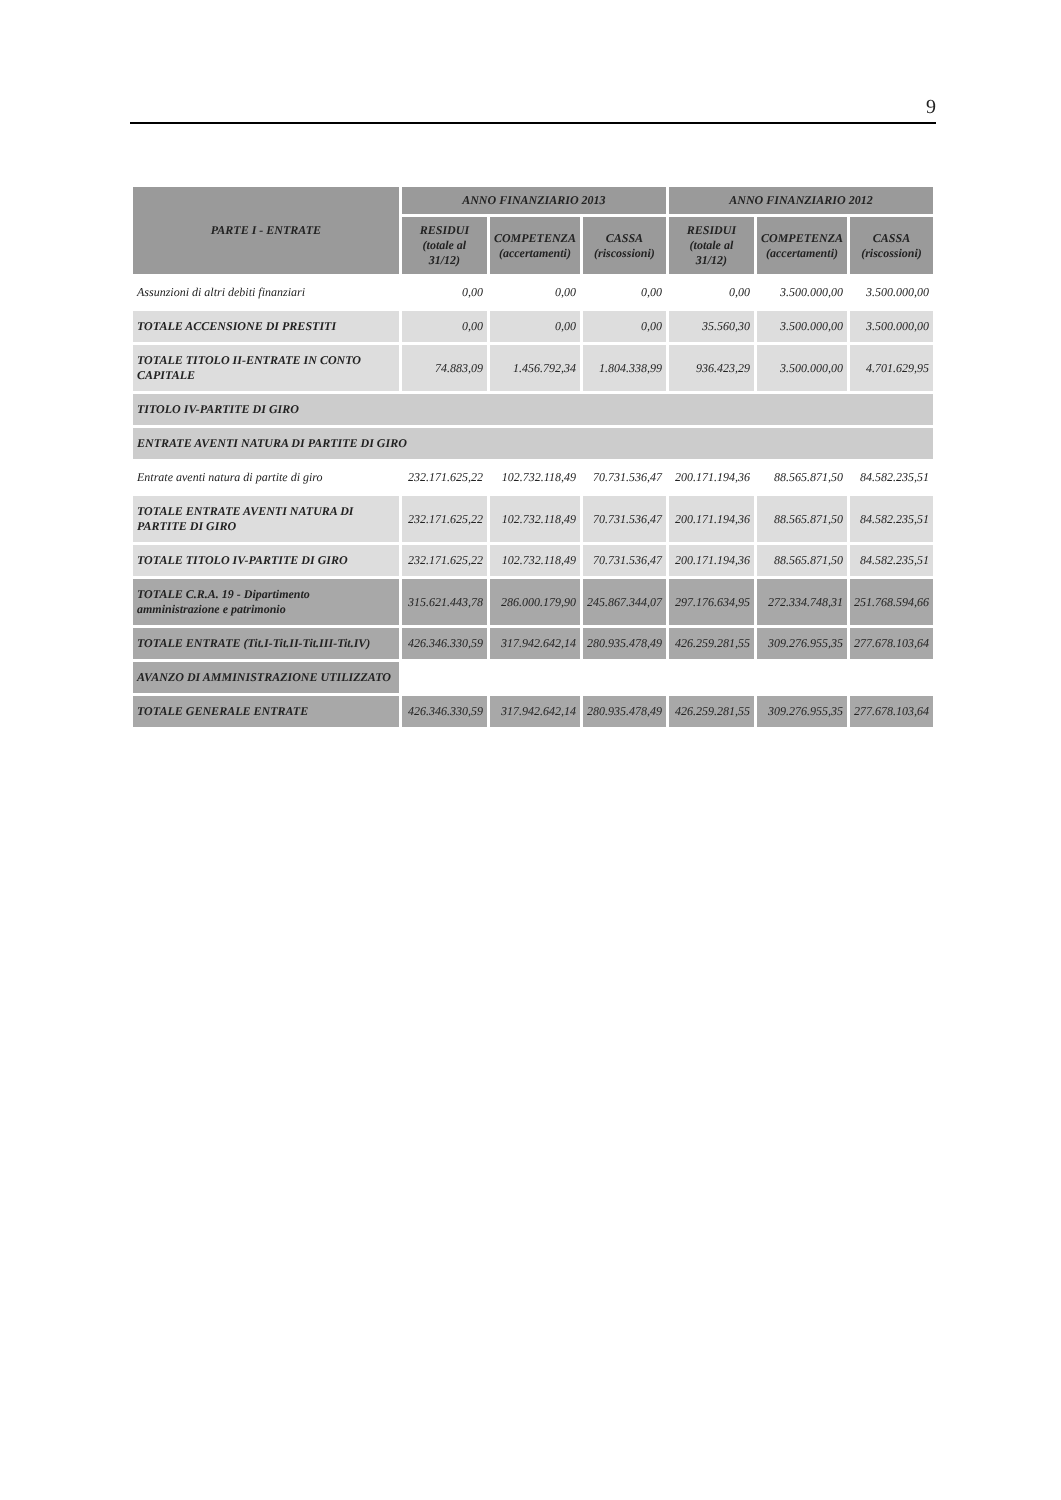9
| PARTE I - ENTRATE | ANNO FINANZIARIO 2013 | | | ANNO FINANZIARIO 2012 | | |
| --- | --- | --- | --- | --- | --- | --- |
| | RESIDUI (totale al 31/12) | COMPETENZA (accertamenti) | CASSA (riscossioni) | RESIDUI (totale al 31/12) | COMPETENZA (accertamenti) | CASSA (riscossioni) |
| Assunzioni di altri debiti finanziari | 0,00 | 0,00 | 0,00 | 0,00 | 3.500.000,00 | 3.500.000,00 |
| TOTALE ACCENSIONE DI PRESTITI | 0,00 | 0,00 | 0,00 | 35.560,30 | 3.500.000,00 | 3.500.000,00 |
| TOTALE TITOLO II-ENTRATE IN CONTO CAPITALE | 74.883,09 | 1.456.792,34 | 1.804.338,99 | 936.423,29 | 3.500.000,00 | 4.701.629,95 |
| TITOLO IV-PARTITE DI GIRO | | | | | | |
| ENTRATE AVENTI NATURA DI PARTITE DI GIRO | | | | | | |
| Entrate aventi natura di partite di giro | 232.171.625,22 | 102.732.118,49 | 70.731.536,47 | 200.171.194,36 | 88.565.871,50 | 84.582.235,51 |
| TOTALE ENTRATE AVENTI NATURA DI PARTITE DI GIRO | 232.171.625,22 | 102.732.118,49 | 70.731.536,47 | 200.171.194,36 | 88.565.871,50 | 84.582.235,51 |
| TOTALE TITOLO IV-PARTITE DI GIRO | 232.171.625,22 | 102.732.118,49 | 70.731.536,47 | 200.171.194,36 | 88.565.871,50 | 84.582.235,51 |
| TOTALE C.R.A. 19 - Dipartimento amministrazione e patrimonio | 315.621.443,78 | 286.000.179,90 | 245.867.344,07 | 297.176.634,95 | 272.334.748,31 | 251.768.594,66 |
| TOTALE ENTRATE (Tit.I-Tit.II-Tit.III-Tit.IV) | 426.346.330,59 | 317.942.642,14 | 280.935.478,49 | 426.259.281,55 | 309.276.955,35 | 277.678.103,64 |
| AVANZO DI AMMINISTRAZIONE UTILIZZATO | | | | | | |
| TOTALE GENERALE ENTRATE | 426.346.330,59 | 317.942.642,14 | 280.935.478,49 | 426.259.281,55 | 309.276.955,35 | 277.678.103,64 |